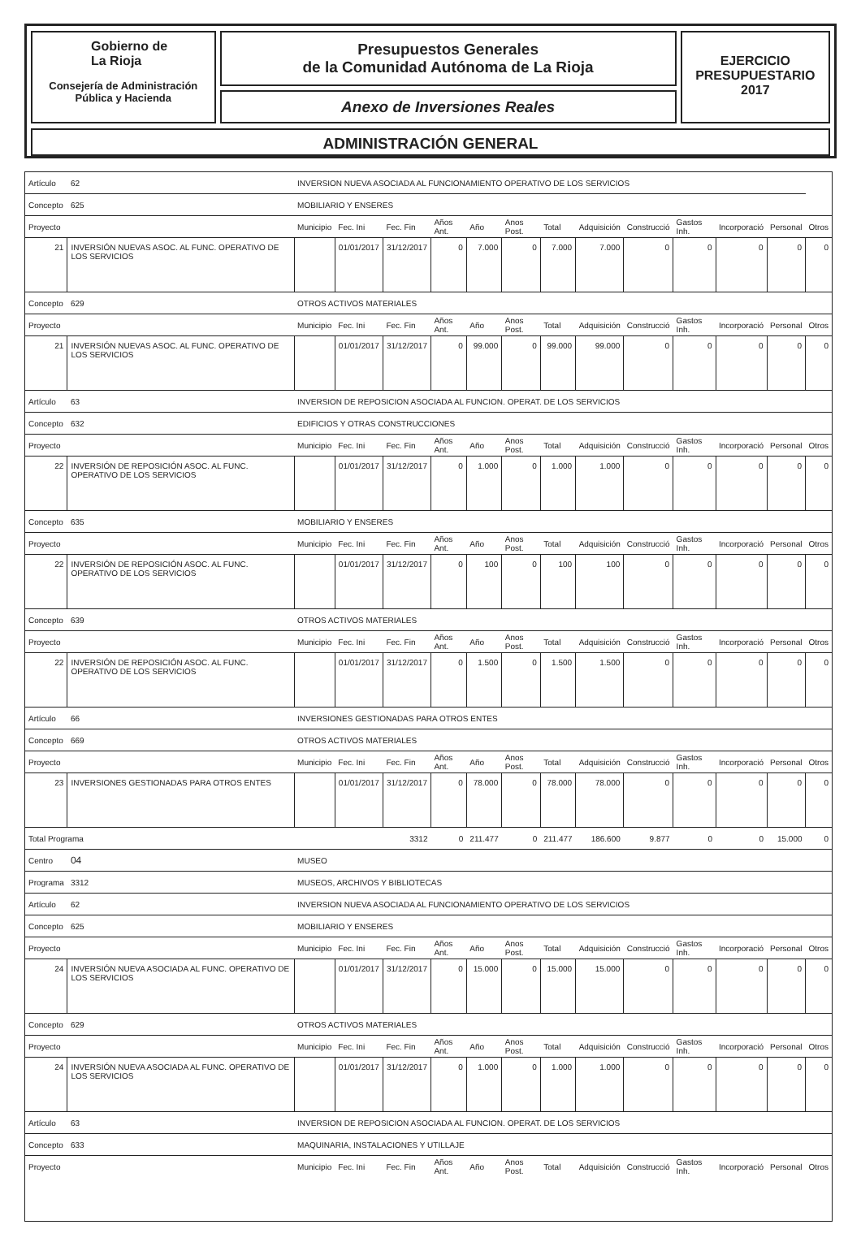Gobierno de
La Rioja
Consejería de Administración
Pública y Hacienda
Presupuestos Generales
de la Comunidad Autónoma de La Rioja
Anexo de Inversiones Reales
EJERCICIO
PRESUPUESTARIO
2017
ADMINISTRACIÓN GENERAL
| Artículo | | 62 | INVERSION NUEVA ASOCIADA AL FUNCIONAMIENTO OPERATIVO DE LOS SERVICIOS | | | | | | | | | | | | |
| Concepto | | 625 | MOBILIARIO Y ENSERES | | | | | | | | | | | | |
| Proyecto | | | Municipio | Fec. Ini | Fec. Fin | Años Ant. | Año | Anos Post. | Total | Adquisición | Construcció | Gastos Inh. | Incorporació | Personal | Otros |
| 21 | INVERSIÓN NUEVAS ASOC. AL FUNC. OPERATIVO DE LOS SERVICIOS | | | 01/01/2017 | 31/12/2017 | 0 | 7.000 | 0 | 7.000 | 7.000 | 0 | 0 | 0 | 0 | 0 |
| Concepto | | 629 | OTROS ACTIVOS MATERIALES | | | | | | | | | | | | |
| Proyecto | | | Municipio | Fec. Ini | Fec. Fin | Años Ant. | Año | Anos Post. | Total | Adquisición | Construcció | Gastos Inh. | Incorporació | Personal | Otros |
| 21 | INVERSIÓN NUEVAS ASOC. AL FUNC. OPERATIVO DE LOS SERVICIOS | | | 01/01/2017 | 31/12/2017 | 0 | 99.000 | 0 | 99.000 | 99.000 | 0 | 0 | 0 | 0 | 0 |
| Artículo | | 63 | INVERSION DE REPOSICION ASOCIADA AL FUNCION. OPERAT. DE LOS SERVICIOS | | | | | | | | | | | | |
| Concepto | | 632 | EDIFICIOS Y OTRAS CONSTRUCCIONES | | | | | | | | | | | | |
| Proyecto | | | Municipio | Fec. Ini | Fec. Fin | Años Ant. | Año | Anos Post. | Total | Adquisición | Construcció | Gastos Inh. | Incorporació | Personal | Otros |
| 22 | INVERSIÓN DE REPOSICIÓN ASOC. AL FUNC. OPERATIVO DE LOS SERVICIOS | | | 01/01/2017 | 31/12/2017 | 0 | 1.000 | 0 | 1.000 | 1.000 | 0 | 0 | 0 | 0 | 0 |
| Concepto | | 635 | MOBILIARIO Y ENSERES | | | | | | | | | | | | |
| Proyecto | | | Municipio | Fec. Ini | Fec. Fin | Años Ant. | Año | Anos Post. | Total | Adquisición | Construcció | Gastos Inh. | Incorporació | Personal | Otros |
| 22 | INVERSIÓN DE REPOSICIÓN ASOC. AL FUNC. OPERATIVO DE LOS SERVICIOS | | | 01/01/2017 | 31/12/2017 | 0 | 100 | 0 | 100 | 100 | 0 | 0 | 0 | 0 | 0 |
| Concepto | | 639 | OTROS ACTIVOS MATERIALES | | | | | | | | | | | | |
| Proyecto | | | Municipio | Fec. Ini | Fec. Fin | Años Ant. | Año | Anos Post. | Total | Adquisición | Construcció | Gastos Inh. | Incorporació | Personal | Otros |
| 22 | INVERSIÓN DE REPOSICIÓN ASOC. AL FUNC. OPERATIVO DE LOS SERVICIOS | | | 01/01/2017 | 31/12/2017 | 0 | 1.500 | 0 | 1.500 | 1.500 | 0 | 0 | 0 | 0 | 0 |
| Artículo | | 66 | INVERSIONES GESTIONADAS PARA OTROS ENTES | | | | | | | | | | | | |
| Concepto | | 669 | OTROS ACTIVOS MATERIALES | | | | | | | | | | | | |
| Proyecto | | | Municipio | Fec. Ini | Fec. Fin | Años Ant. | Año | Anos Post. | Total | Adquisición | Construcció | Gastos Inh. | Incorporació | Personal | Otros |
| 23 | INVERSIONES GESTIONADAS PARA OTROS ENTES | | | 01/01/2017 | 31/12/2017 | 0 | 78.000 | 0 | 78.000 | 78.000 | 0 | 0 | 0 | 0 | 0 |
| Total Programa | | | | 3312 | | 0 | 211.477 | 0 | 211.477 | 186.600 | 9.877 | 0 | 0 | 15.000 | 0 |
| Centro | | 04 | MUSEO | | | | | | | | | | | | |
| Programa | | 3312 | MUSEOS, ARCHIVOS Y BIBLIOTECAS | | | | | | | | | | | | |
| Artículo | | 62 | INVERSION NUEVA ASOCIADA AL FUNCIONAMIENTO OPERATIVO DE LOS SERVICIOS | | | | | | | | | | | | |
| Concepto | | 625 | MOBILIARIO Y ENSERES | | | | | | | | | | | | |
| Proyecto | | | Municipio | Fec. Ini | Fec. Fin | Años Ant. | Año | Anos Post. | Total | Adquisición | Construcció | Gastos Inh. | Incorporació | Personal | Otros |
| 24 | INVERSIÓN NUEVA ASOCIADA AL FUNC. OPERATIVO DE LOS SERVICIOS | | | 01/01/2017 | 31/12/2017 | 0 | 15.000 | 0 | 15.000 | 15.000 | 0 | 0 | 0 | 0 | 0 |
| Concepto | | 629 | OTROS ACTIVOS MATERIALES | | | | | | | | | | | | |
| Proyecto | | | Municipio | Fec. Ini | Fec. Fin | Años Ant. | Año | Anos Post. | Total | Adquisición | Construcció | Gastos Inh. | Incorporació | Personal | Otros |
| 24 | INVERSIÓN NUEVA ASOCIADA AL FUNC. OPERATIVO DE LOS SERVICIOS | | | 01/01/2017 | 31/12/2017 | 0 | 1.000 | 0 | 1.000 | 1.000 | 0 | 0 | 0 | 0 | 0 |
| Artículo | | 63 | INVERSION DE REPOSICION ASOCIADA AL FUNCION. OPERAT. DE LOS SERVICIOS | | | | | | | | | | | | |
| Concepto | | 633 | MAQUINARIA, INSTALACIONES Y UTILLAJE | | | | | | | | | | | | |
| Proyecto | | | Municipio | Fec. Ini | Fec. Fin | Años Ant. | Año | Anos Post. | Total | Adquisición | Construcció | Gastos Inh. | Incorporació | Personal | Otros |